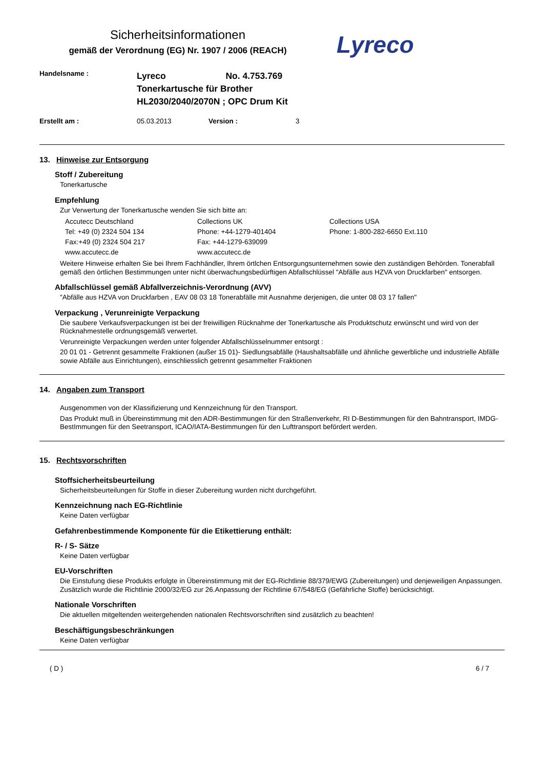Sicherheitsinformationen
gemäß der Verordnung (EG) Nr. 1907 / 2006 (REACH)
Lyreco
Handelsname :
Lyreco No. 4.753.769
Tonerkartusche für Brother
HL2030/2040/2070N ; OPC Drum Kit
Erstellt am : 05.03.2013 Version : 3
13. Hinweise zur Entsorgung
Stoff / Zubereitung
Tonerkartusche
Empfehlung
Zur Verwertung der Tonerkartusche wenden Sie sich bitte an:
Accutecc Deutschland
Tel: +49 (0) 2324 504 134
Fax:+49 (0) 2324 504 217
www.accutecc.de
Collections UK
Phone: +44-1279-401404
Fax: +44-1279-639099
www.accutecc.de
Collections USA
Phone: 1-800-282-6650 Ext.110
Weitere Hinweise erhalten Sie bei Ihrem Fachhändler, Ihrem örtlchen Entsorgungsunternehmen sowie den zuständigen Behörden. Tonerabfall gemäß den örtlichen Bestimmungen unter nicht überwachungsbedürftigen Abfallschlüssel "Abfälle aus HZVA von Druckfarben" entsorgen.
Abfallschlüssel gemäß Abfallverzeichnis-Verordnung (AVV)
"Abfälle aus HZVA von Druckfarben , EAV 08 03 18 Tonerabfälle mit Ausnahme derjenigen, die unter 08 03 17 fallen"
Verpackung , Verunreinigte Verpackung
Die saubere Verkaufsverpackungen ist bei der freiwilligen Rücknahme der Tonerkartusche als Produktschutz erwünscht und wird von der Rücknahmestelle ordnungsgemäß verwertet.
Verunreinigte Verpackungen werden unter folgender Abfallschlüsselnummer entsorgt :
20 01 01 - Getrennt gesammelte Fraktionen (außer 15 01)- Siedlungsabfälle (Haushaltsabfälle und ähnliche gewerbliche und industrielle Abfälle sowie Abfälle aus Einrichtungen), einschliesslich getrennt gesammelter Fraktionen
14. Angaben zum Transport
Ausgenommen von der Klassifizierung und Kennzeichnung für den Transport.
Das Produkt muß in Übereinstimmung mit den ADR-Bestimmungen für den Straßenverkehr, RI D-Bestimmungen für den Bahntransport, IMDG-BestImmungen für den Seetransport, ICAO/IATA-Bestimmungen für den Lufttransport befördert werden.
15. Rechtsvorschriften
Stoffsicherheitsbeurteilung
Sicherheitsbeurteilungen für Stoffe in dieser Zubereitung wurden nicht durchgeführt.
Kennzeichnung nach EG-Richtlinie
Keine Daten verfügbar
Gefahrenbestimmende Komponente für die Etikettierung enthält:
R- / S- Sätze
Keine Daten verfügbar
EU-Vorschriften
Die Einstufung diese Produkts erfolgte in Übereinstimmung mit der EG-Richtlinie 88/379/EWG (Zubereitungen) und denjeweiligen Anpassungen. Zusätzlich wurde die Richtlinie 2000/32/EG zur 26.Anpassung der Richtlinie 67/548/EG (Gefährliche Stoffe) berücksichtigt.
Nationale Vorschriften
Die aktuellen mitgeltenden weitergehenden nationalen Rechtsvorschriften sind zusätzlich zu beachten!
Beschäftigungsbeschränkungen
Keine Daten verfügbar
( D ) 6 / 7